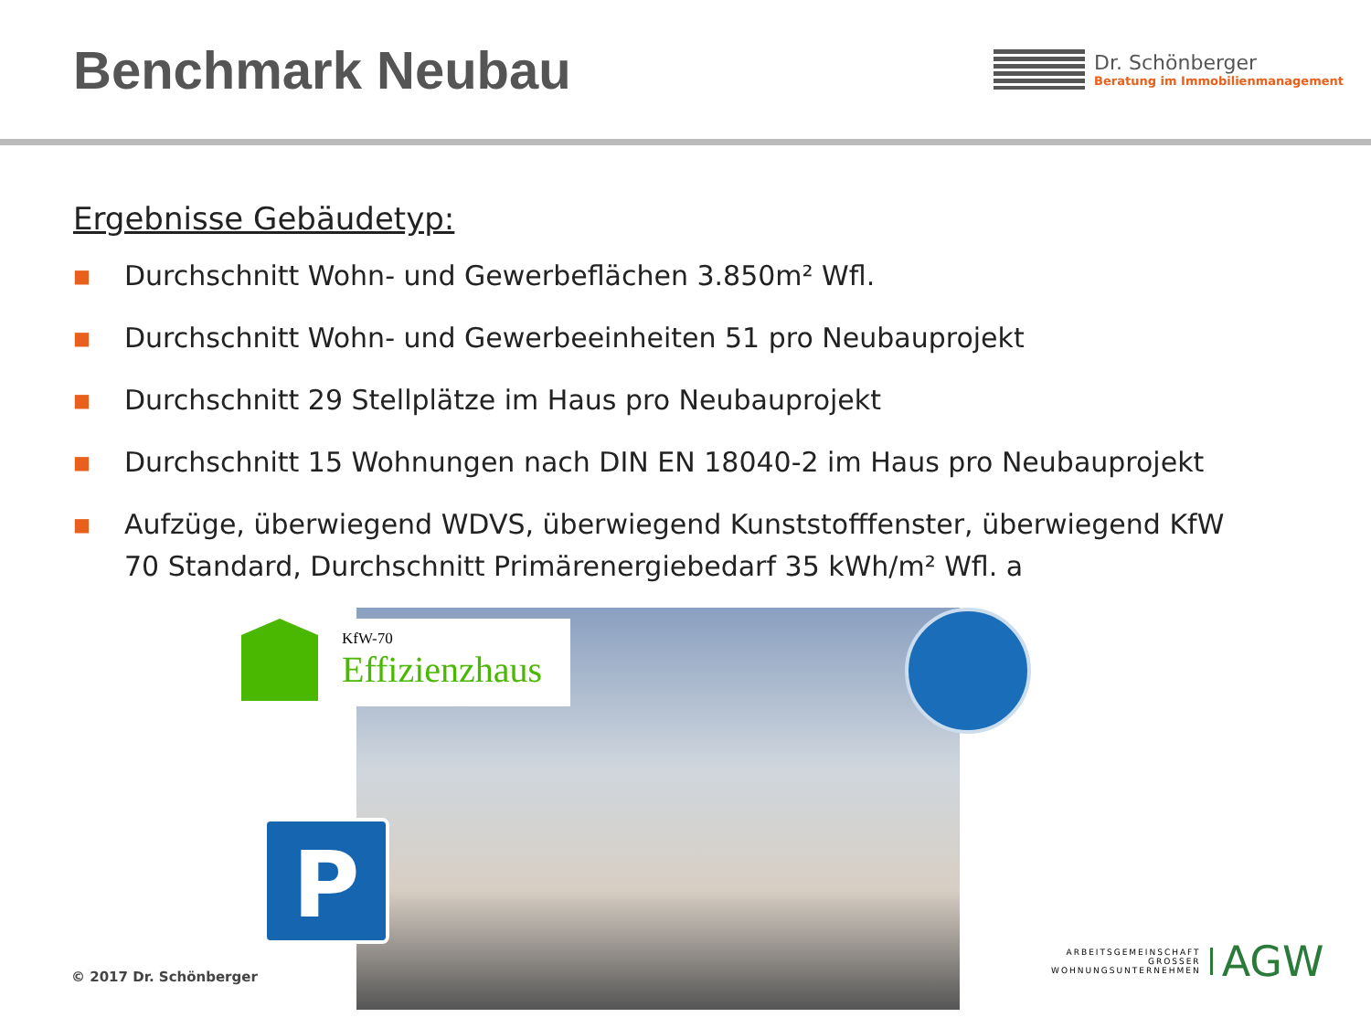Benchmark Neubau
Dr. Schönberger
Beratung im Immobilienmanagement
Ergebnisse Gebäudetyp:
■ Durchschnitt Wohn- und Gewerbeflächen 3.850m² Wfl.
■ Durchschnitt Wohn- und Gewerbeeinheiten 51 pro Neubauprojekt
■ Durchschnitt 29 Stellplätze im Haus pro Neubauprojekt
■ Durchschnitt 15 Wohnungen nach DIN EN 18040-2 im Haus pro Neubauprojekt
■ Aufzüge, überwiegend WDVS, überwiegend Kunststofffenster, überwiegend KfW 70 Standard, Durchschnitt Primärenergiebedarf 35 kWh/m² Wfl. a
KfW-70
Effizienzhaus
P
© 2017 Dr. Schönberger
ARBEITSGEMEINSCHAFT
GROSSER
WOHNUNGSUNTERNEHMEN AGW